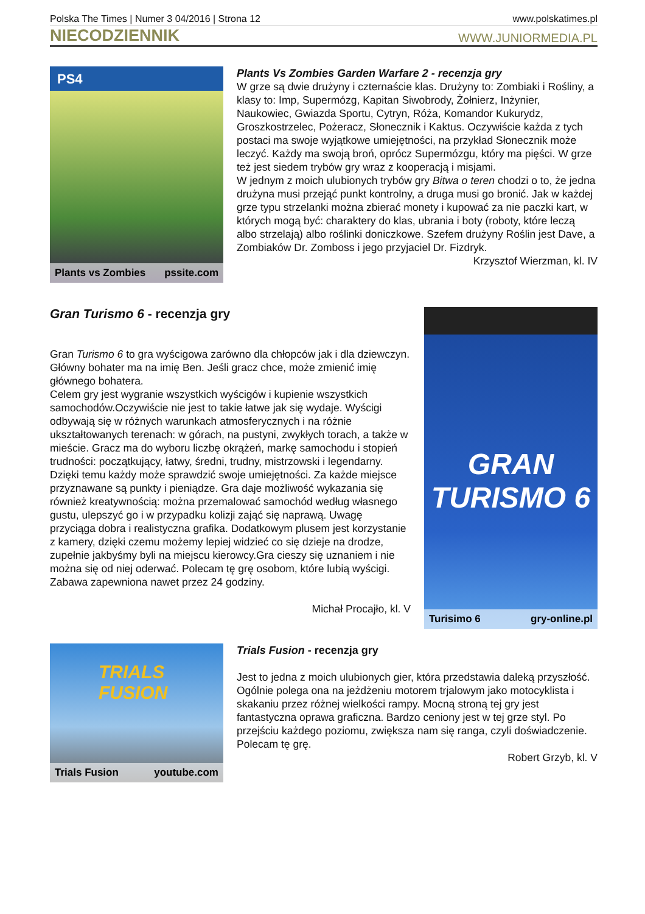Polska The Times | Numer 3 04/2016 | Strona 12 www.polskatimes.pl
NIECODZIENNIK WWW.JUNIORMEDIA.PL
PS4
Plants vs Zombies pssite.com
Plants Vs Zombies Garden Warfare 2 - recenzja gry
W grze są dwie drużyny i czternaście klas. Drużyny to: Zombiaki i Rośliny, a klasy to: Imp, Supermózg, Kapitan Siwobrody, Żołnierz, Inżynier, Naukowiec, Gwiazda Sportu, Cytryn, Róża, Komandor Kukurydz, Groszkostrzelec, Pożeracz, Słonecznik i Kaktus. Oczywiście każda z tych postaci ma swoje wyjątkowe umiejętności, na przykład Słonecznik może leczyć. Każdy ma swoją broń, oprócz Supermózgu, który ma pięści. W grze też jest siedem trybów gry wraz z kooperacją i misjami.
W jednym z moich ulubionych trybów gry Bitwa o teren chodzi o to, że jedna drużyna musi przejąć punkt kontrolny, a druga musi go bronić. Jak w każdej grze typu strzelanki można zbierać monety i kupować za nie paczki kart, w których mogą być: charaktery do klas, ubrania i boty (roboty, które leczą albo strzelają) albo roślinki doniczkowe. Szefem drużyny Roślin jest Dave, a Zombiaków Dr. Zomboss i jego przyjaciel Dr. Fizdryk.
Krzysztof Wierzman, kl. IV
Gran Turismo 6 - recenzja gry
Gran Turismo 6 to gra wyścigowa zarówno dla chłopców jak i dla dziewczyn. Główny bohater ma na imię Ben. Jeśli gracz chce, może zmienić imię głównego bohatera.
Celem gry jest wygranie wszystkich wyścigów i kupienie wszystkich samochodów.Oczywiście nie jest to takie łatwe jak się wydaje. Wyścigi odbywają się w różnych warunkach atmosferycznych i na różnie ukształtowanych terenach: w górach, na pustyni, zwykłych torach, a także w mieście. Gracz ma do wyboru liczbę okrążeń, markę samochodu i stopień trudności: początkujący, łatwy, średni, trudny, mistrzowski i legendarny. Dzięki temu każdy może sprawdzić swoje umiejętności. Za każde miejsce przyznawane są punkty i pieniądze. Gra daje możliwość wykazania się również kreatywnością: można przemalować samochód według własnego gustu, ulepszyć go i w przypadku kolizji zająć się naprawą. Uwagę przyciąga dobra i realistyczna grafika. Dodatkowym plusem jest korzystanie z kamery, dzięki czemu możemy lepiej widzieć co się dzieje na drodze, zupełnie jakbyśmy byli na miejscu kierowcy.Gra cieszy się uznaniem i nie można się od niej oderwać. Polecam tę grę osobom, które lubią wyścigi. Zabawa zapewniona nawet przez 24 godziny.
Michał Procajło, kl. V
GRAN TURISMO 6
Turisimo 6 gry-online.pl
TRIALS FUSION
Trials Fusion youtube.com
Trials Fusion - recenzja gry
Jest to jedna z moich ulubionych gier, która przedstawia daleką przyszłość. Ogólnie polega ona na jeżdżeniu motorem trjalowym jako motocyklista i skakaniu przez różnej wielkości rampy. Mocną stroną tej gry jest fantastyczna oprawa graficzna. Bardzo ceniony jest w tej grze styl. Po przejściu każdego poziomu, zwiększa nam się ranga, czyli doświadczenie. Polecam tę grę.
Robert Grzyb, kl. V